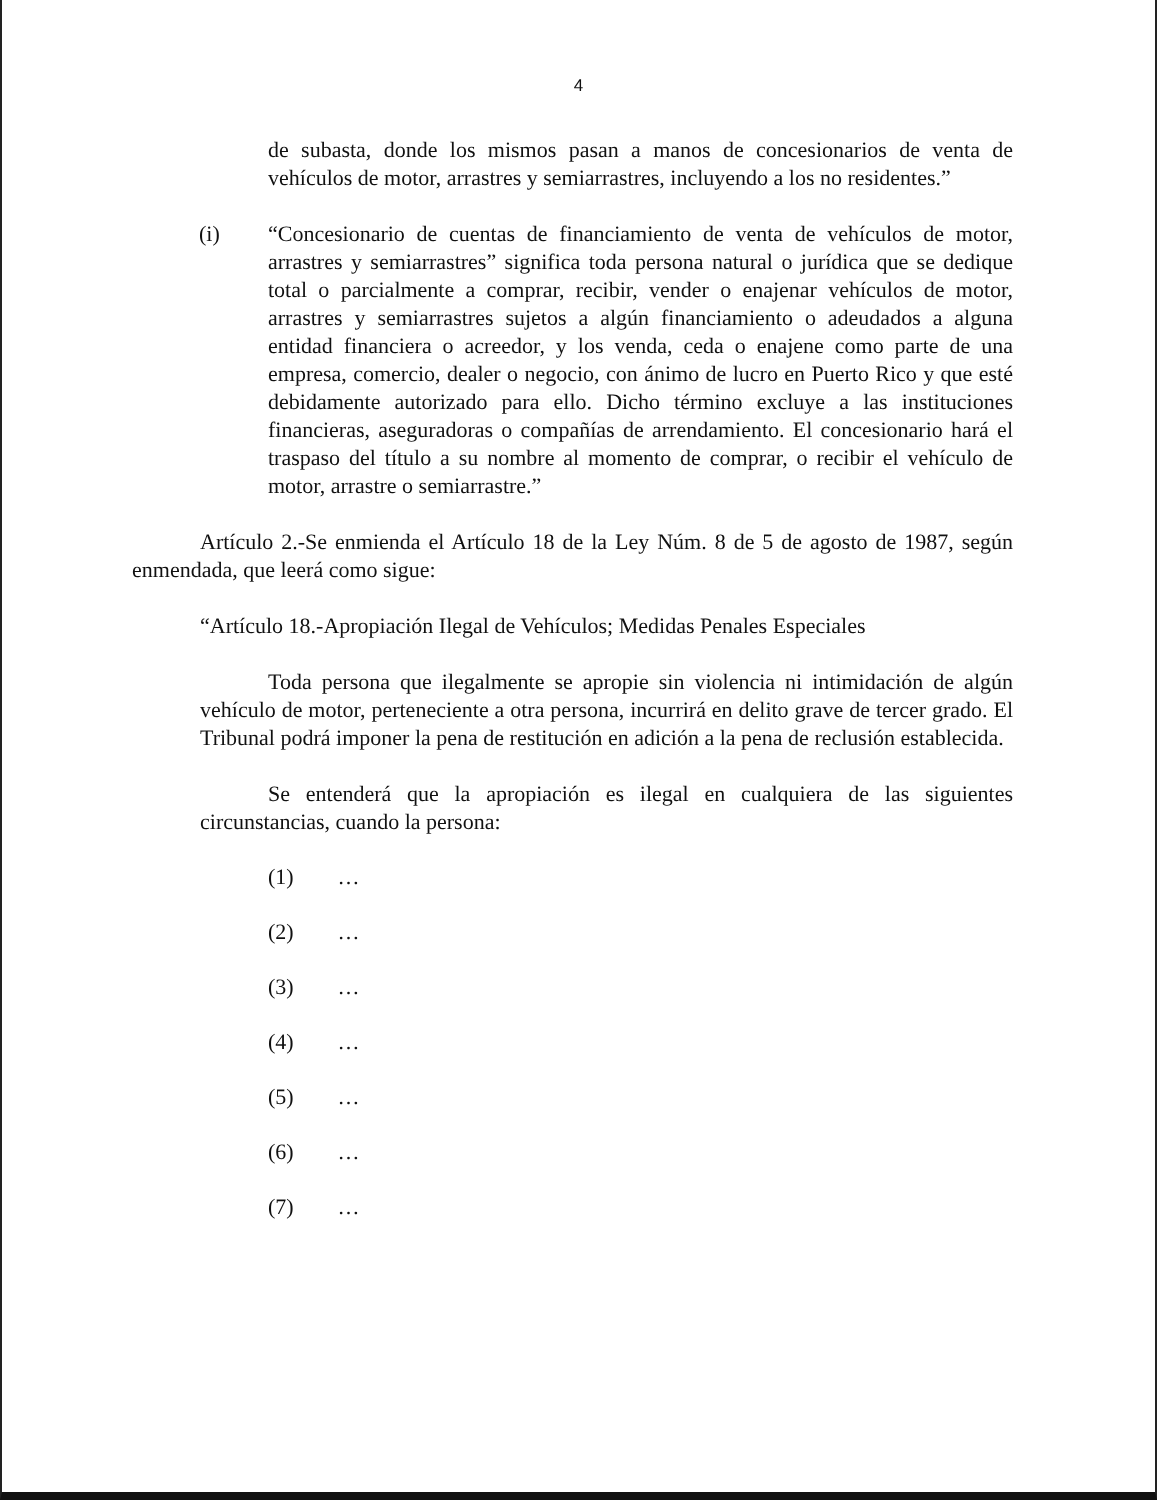4
de subasta, donde los mismos pasan a manos de concesionarios de venta de vehículos de motor, arrastres y semiarrastres, incluyendo a los no residentes.”
(i) “Concesionario de cuentas de financiamiento de venta de vehículos de motor, arrastres y semiarrastres” significa toda persona natural o jurídica que se dedique total o parcialmente a comprar, recibir, vender o enajenar vehículos de motor, arrastres y semiarrastres sujetos a algún financiamiento o adeudados a alguna entidad financiera o acreedor, y los venda, ceda o enajene como parte de una empresa, comercio, dealer o negocio, con ánimo de lucro en Puerto Rico y que esté debidamente autorizado para ello. Dicho término excluye a las instituciones financieras, aseguradoras o compañías de arrendamiento. El concesionario hará el traspaso del título a su nombre al momento de comprar, o recibir el vehículo de motor, arrastre o semiarrastre.”
Artículo 2.-Se enmienda el Artículo 18 de la Ley Núm. 8 de 5 de agosto de 1987, según enmendada, que leerá como sigue:
“Artículo 18.-Apropiación Ilegal de Vehículos; Medidas Penales Especiales
Toda persona que ilegalmente se apropie sin violencia ni intimidación de algún vehículo de motor, perteneciente a otra persona, incurrirá en delito grave de tercer grado. El Tribunal podrá imponer la pena de restitución en adición a la pena de reclusión establecida.
Se entenderá que la apropiación es ilegal en cualquiera de las siguientes circunstancias, cuando la persona:
(1) …
(2) …
(3) …
(4) …
(5) …
(6) …
(7) …